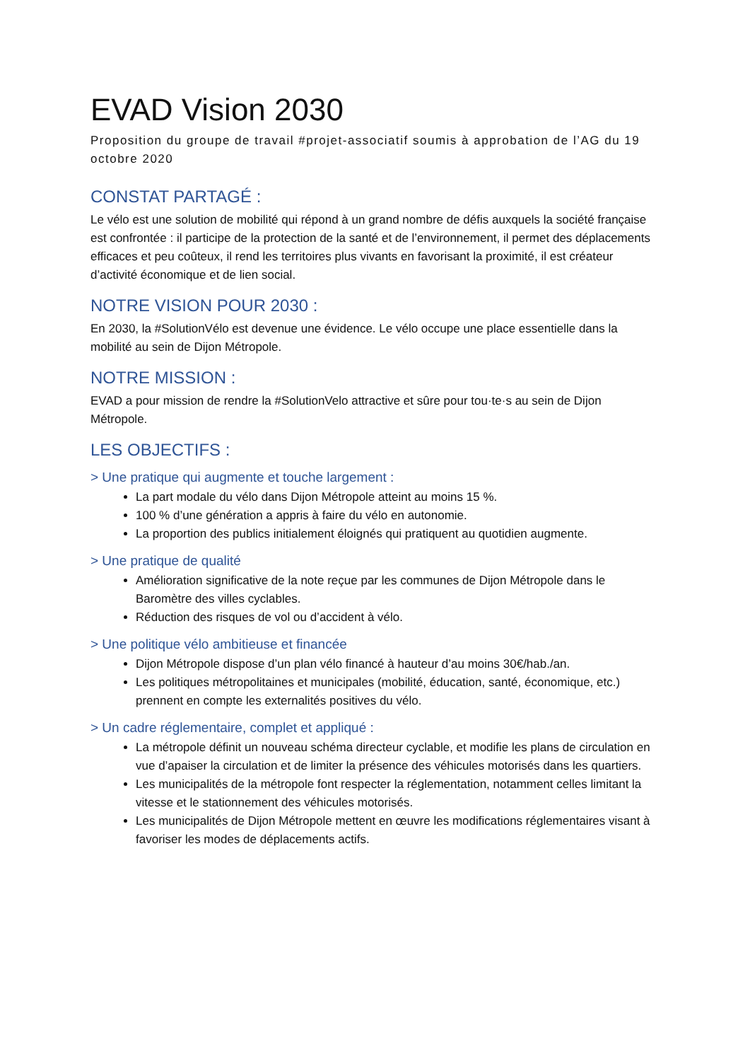EVAD Vision 2030
Proposition du groupe de travail #projet-associatif soumis à approbation de l’AG du 19 octobre 2020
CONSTAT PARTAGÉ :
Le vélo est une solution de mobilité qui répond à un grand nombre de défis auxquels la société française est confrontée : il participe de la protection de la santé et de l’environnement, il permet des déplacements efficaces et peu coûteux, il rend les territoires plus vivants en favorisant la proximité, il est créateur d’activité économique et de lien social.
NOTRE VISION POUR 2030 :
En 2030, la #SolutionVélo est devenue une évidence. Le vélo occupe une place essentielle dans la mobilité au sein de Dijon Métropole.
NOTRE MISSION :
EVAD a pour mission de rendre la #SolutionVelo attractive et sûre pour tou·te·s au sein de Dijon Métropole.
LES OBJECTIFS :
> Une pratique qui augmente et touche largement :
La part modale du vélo dans Dijon Métropole atteint au moins 15 %.
100 % d’une génération a appris à faire du vélo en autonomie.
La proportion des publics initialement éloignés qui pratiquent au quotidien augmente.
> Une pratique de qualité
Amélioration significative de la note reçue par les communes de Dijon Métropole dans le Baromètre des villes cyclables.
Réduction des risques de vol ou d’accident à vélo.
> Une politique vélo ambitieuse et financée
Dijon Métropole dispose d’un plan vélo financé à hauteur d’au moins 30€/hab./an.
Les politiques métropolitaines et municipales (mobilité, éducation, santé, économique, etc.) prennent en compte les externalités positives du vélo.
> Un cadre réglementaire, complet et appliqué :
La métropole définit un nouveau schéma directeur cyclable, et modifie les plans de circulation en vue d’apaiser la circulation et de limiter la présence des véhicules motorisés dans les quartiers.
Les municipalités de la métropole font respecter la réglementation, notamment celles limitant la vitesse et le stationnement des véhicules motorisés.
Les municipalités de Dijon Métropole mettent en œuvre les modifications réglementaires visant à favoriser les modes de déplacements actifs.